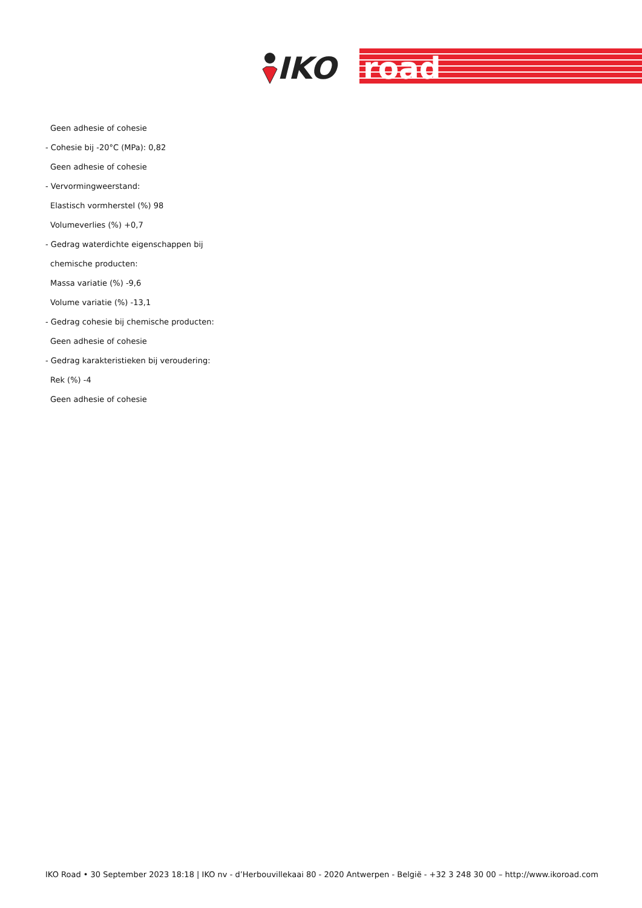IKO
road
Geen adhesie of cohesie
- Cohesie bij -20°C (MPa): 0,82
Geen adhesie of cohesie
- Vervormingweerstand:
Elastisch vormherstel (%) 98
Volumeverlies (%) +0,7
- Gedrag waterdichte eigenschappen bij
chemische producten:
Massa variatie (%) -9,6
Volume variatie (%) -13,1
- Gedrag cohesie bij chemische producten:
Geen adhesie of cohesie
- Gedrag karakteristieken bij veroudering:
Rek (%) -4
Geen adhesie of cohesie
IKO Road • 30 September 2023 18:18 | IKO nv - d’Herbouvillekaai 80 - 2020 Antwerpen - België - +32 3 248 30 00 – http://www.ikoroad.com